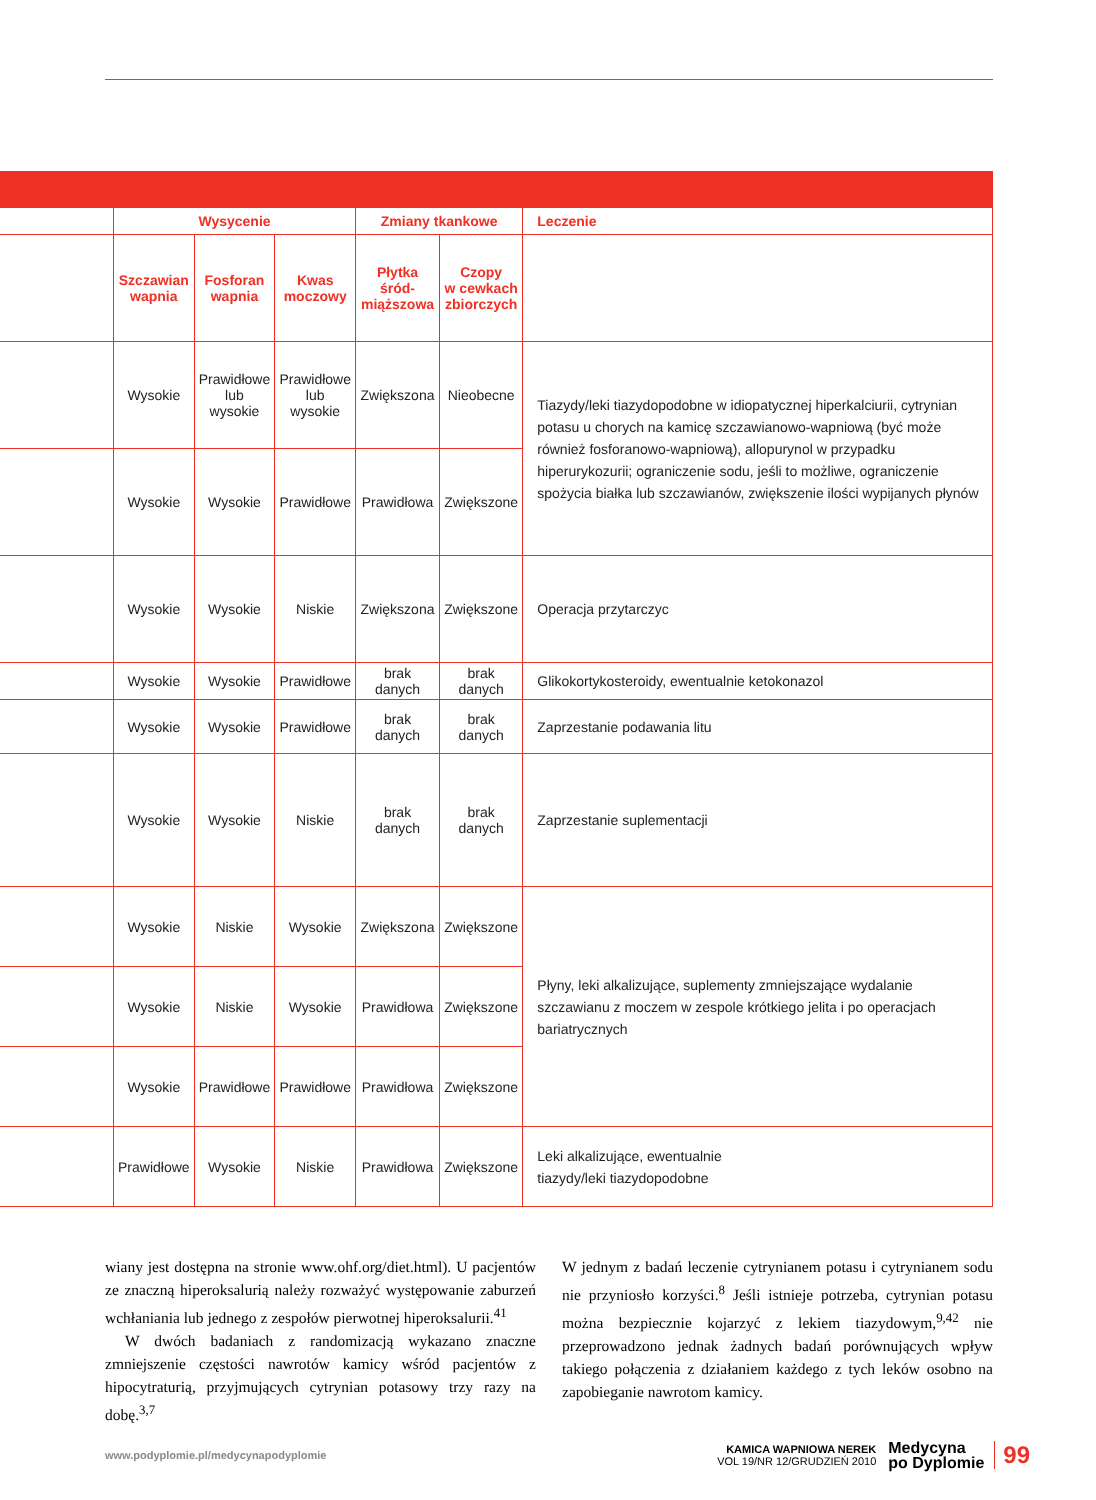| | Wysycenie | | | Zmiany tkankowe | | Leczenie |
| --- | --- | --- | --- | --- | --- | --- |
| | Szczawian wapnia | Fosforan wapnia | Kwas moczowy | Płytka śród- miąższowa | Czopy w cewkach zbiorczych | |
| | Wysokie | Prawidłowe lub wysokie | Prawidłowe lub wysokie | Zwiększona | Nieobecne | Tiazydy/leki tiazydopodobne w idiopatycznej hiperkalciurii, cytrynian potasu u chorych na kamicę szczawianowo-wapniową (być może również fosforanowo-wapniową), allopurynol w przypadku hiperurykozurii; ograniczenie sodu, jeśli to możliwe, ograniczenie spożycia białka lub szczawianów, zwiększenie ilości wypijanych płynów |
| | Wysokie | Wysokie | Prawidłowe | Prawidłowa | Zwiększone | |
| | Wysokie | Wysokie | Niskie | Zwiększona | Zwiększone | Operacja przytarczyc |
| | Wysokie | Wysokie | Prawidłowe | brak danych | brak danych | Glikokortykosteroidy, ewentualnie ketokonazol |
| | Wysokie | Wysokie | Prawidłowe | brak danych | brak danych | Zaprzestanie podawania litu |
| | Wysokie | Wysokie | Niskie | brak danych | brak danych | Zaprzestanie suplementacji |
| | Wysokie | Niskie | Wysokie | Zwiększona | Zwiększone | Płyny, leki alkalizujące, suplementy zmniejszające wydalanie szczawianu z moczem w zespole krótkiego jelita i po operacjach bariatrycznych |
| | Wysokie | Niskie | Wysokie | Prawidłowa | Zwiększone | |
| | Wysokie | Prawidłowe | Prawidłowe | Prawidłowa | Zwiększone | |
| | Prawidłowe | Wysokie | Niskie | Prawidłowa | Zwiększone | Leki alkalizujące, ewentualnie tiazydy/leki tiazydopodobne |
wiany jest dostępna na stronie www.ohf.org/diet.html). U pacjentów ze znaczną hiperoksalurią należy rozważyć występowanie zaburzeń wchłaniania lub jednego z zespołów pierwotnej hiperoksalurii.<sup>41</sup>
W dwóch badaniach z randomizacją wykazano znaczne zmniejszenie częstości nawrotów kamicy wśród pacjentów z hipocytraturią, przyjmujących cytrynian potasowy trzy razy na dobę.<sup>3,7</sup>
W jednym z badań leczenie cytrynianem potasu i cytrynianem sodu nie przyniosło korzyści.<sup>8</sup> Jeśli istnieje potrzeba, cytrynian potasu można bezpiecznie kojarzyć z lekiem tiazydowym,<sup>9,42</sup> nie przeprowadzono jednak żadnych badań porównujących wpływ takiego połączenia z działaniem każdego z tych leków osobno na zapobieganie nawrotom kamicy.
www.podyplomie.pl/medycynapodyplomie
KAMICA WAPNIOWA NEREK
VOL 19/NR 12/GRUDZIEŃ 2010
Medycyna
po Dyplomie
99